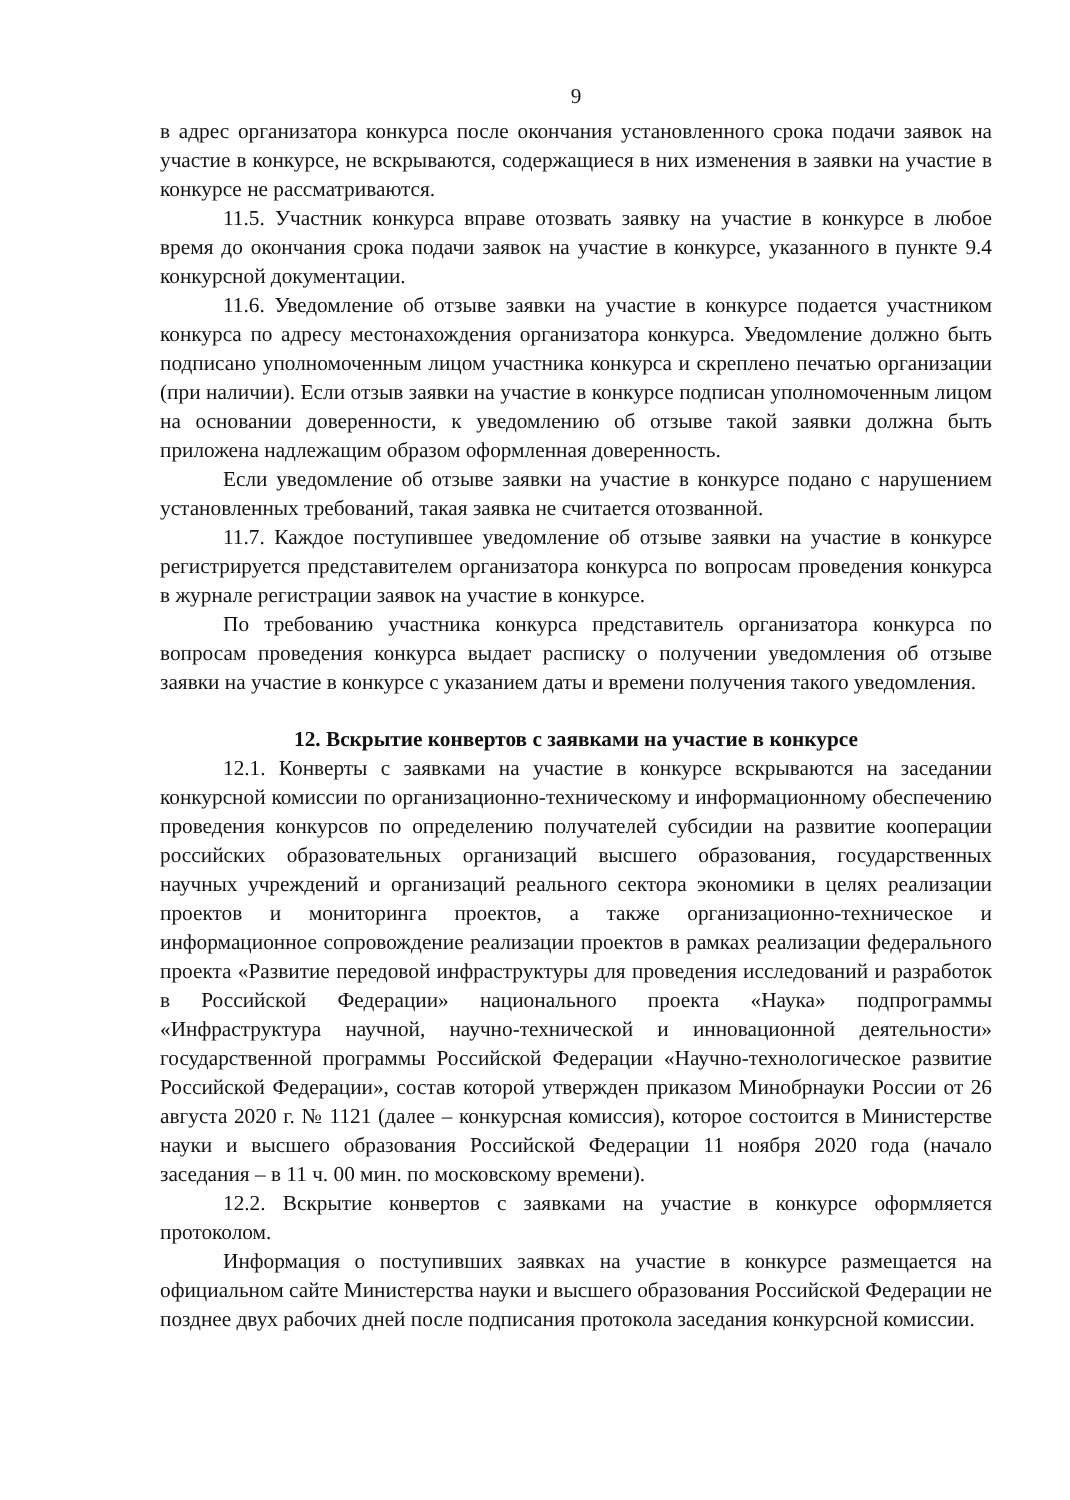9
в адрес организатора конкурса после окончания установленного срока подачи заявок на участие в конкурсе, не вскрываются, содержащиеся в них изменения в заявки на участие в конкурсе не рассматриваются.
11.5. Участник конкурса вправе отозвать заявку на участие в конкурсе в любое время до окончания срока подачи заявок на участие в конкурсе, указанного в пункте 9.4 конкурсной документации.
11.6. Уведомление об отзыве заявки на участие в конкурсе подается участником конкурса по адресу местонахождения организатора конкурса. Уведомление должно быть подписано уполномоченным лицом участника конкурса и скреплено печатью организации (при наличии). Если отзыв заявки на участие в конкурсе подписан уполномоченным лицом на основании доверенности, к уведомлению об отзыве такой заявки должна быть приложена надлежащим образом оформленная доверенность.
Если уведомление об отзыве заявки на участие в конкурсе подано с нарушением установленных требований, такая заявка не считается отозванной.
11.7. Каждое поступившее уведомление об отзыве заявки на участие в конкурсе регистрируется представителем организатора конкурса по вопросам проведения конкурса в журнале регистрации заявок на участие в конкурсе.
По требованию участника конкурса представитель организатора конкурса по вопросам проведения конкурса выдает расписку о получении уведомления об отзыве заявки на участие в конкурсе с указанием даты и времени получения такого уведомления.
12. Вскрытие конвертов с заявками на участие в конкурсе
12.1. Конверты с заявками на участие в конкурсе вскрываются на заседании конкурсной комиссии по организационно-техническому и информационному обеспечению проведения конкурсов по определению получателей субсидии на развитие кооперации российских образовательных организаций высшего образования, государственных научных учреждений и организаций реального сектора экономики в целях реализации проектов и мониторинга проектов, а также организационно-техническое и информационное сопровождение реализации проектов в рамках реализации федерального проекта «Развитие передовой инфраструктуры для проведения исследований и разработок в Российской Федерации» национального проекта «Наука» подпрограммы «Инфраструктура научной, научно-технической и инновационной деятельности» государственной программы Российской Федерации «Научно-технологическое развитие Российской Федерации», состав которой утвержден приказом Минобрнауки России от 26 августа 2020 г. № 1121 (далее – конкурсная комиссия), которое состоится в Министерстве науки и высшего образования Российской Федерации 11 ноября 2020 года (начало заседания – в 11 ч. 00 мин. по московскому времени).
12.2. Вскрытие конвертов с заявками на участие в конкурсе оформляется протоколом.
Информация о поступивших заявках на участие в конкурсе размещается на официальном сайте Министерства науки и высшего образования Российской Федерации не позднее двух рабочих дней после подписания протокола заседания конкурсной комиссии.